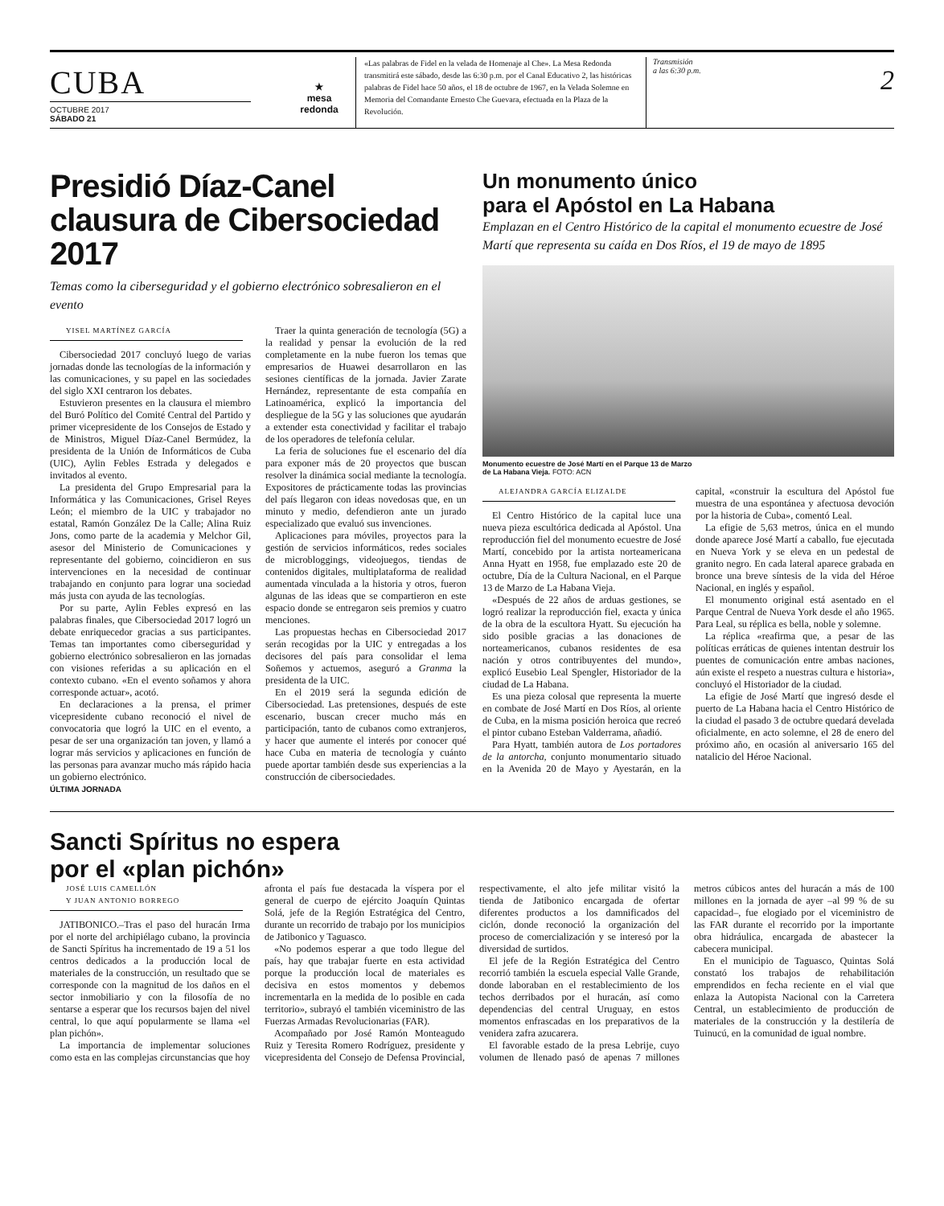CUBA
OCTUBRE 2017
SÁBADO 21
★
mesa
redonda
«Las palabras de Fidel en la velada de Homenaje al Che». La Mesa Redonda transmitirá este sábado, desde las 6:30 p.m. por el Canal Educativo 2, las históricas palabras de Fidel hace 50 años, el 18 de octubre de 1967, en la Velada Solemne en Memoria del Comandante Ernesto Che Guevara, efectuada en la Plaza de la Revolución.
Transmisión
a las 6:30 p.m.
2
Presidió Díaz-Canel clausura de Cibersociedad 2017
Temas como la ciberseguridad y el gobierno electrónico sobresalieron en el evento
YISEL MARTÍNEZ GARCÍA
Cibersociedad 2017 concluyó luego de varias jornadas donde las tecnologías de la información y las comunicaciones, y su papel en las sociedades del siglo XXI centraron los debates.
Estuvieron presentes en la clausura el miembro del Buró Político del Comité Central del Partido y primer vicepresidente de los Consejos de Estado y de Ministros, Miguel Díaz-Canel Bermúdez, la presidenta de la Unión de Informáticos de Cuba (UIC), Aylin Febles Estrada y delegados e invitados al evento.
La presidenta del Grupo Empresarial para la Informática y las Comunicaciones, Grisel Reyes León; el miembro de la UIC y trabajador no estatal, Ramón González De la Calle; Alina Ruiz Jons, como parte de la academia y Melchor Gil, asesor del Ministerio de Comunicaciones y representante del gobierno, coincidieron en sus intervenciones en la necesidad de continuar trabajando en conjunto para lograr una sociedad más justa con ayuda de las tecnologías.
Por su parte, Aylin Febles expresó en las palabras finales, que Cibersociedad 2017 logró un debate enriquecedor gracias a sus participantes. Temas tan importantes como ciberseguridad y gobierno electrónico sobresalieron en las jornadas con visiones referidas a su aplicación en el contexto cubano. «En el evento soñamos y ahora corresponde actuar», acotó.
En declaraciones a la prensa, el primer vicepresidente cubano reconoció el nivel de convocatoria que logró la UIC en el evento, a pesar de ser una organización tan joven, y llamó a lograr más servicios y aplicaciones en función de las personas para avanzar mucho más rápido hacia un gobierno electrónico.
ÚLTIMA JORNADA
Traer la quinta generación de tecnología (5G) a la realidad y pensar la evolución de la red completamente en la nube fueron los temas que empresarios de Huawei desarrollaron en las sesiones científicas de la jornada. Javier Zarate Hernández, representante de esta compañía en Latinoamérica, explicó la importancia del despliegue de la 5G y las soluciones que ayudarán a extender esta conectividad y facilitar el trabajo de los operadores de telefonía celular.
La feria de soluciones fue el escenario del día para exponer más de 20 proyectos que buscan resolver la dinámica social mediante la tecnología. Expositores de prácticamente todas las provincias del país llegaron con ideas novedosas que, en un minuto y medio, defendieron ante un jurado especializado que evaluó sus invenciones.
Aplicaciones para móviles, proyectos para la gestión de servicios informáticos, redes sociales de microbloggings, videojuegos, tiendas de contenidos digitales, multiplataforma de realidad aumentada vinculada a la historia y otros, fueron algunas de las ideas que se compartieron en este espacio donde se entregaron seis premios y cuatro menciones.
Las propuestas hechas en Cibersociedad 2017 serán recogidas por la UIC y entregadas a los decisores del país para consolidar el lema Soñemos y actuemos, aseguró a Granma la presidenta de la UIC.
En el 2019 será la segunda edición de Cibersociedad. Las pretensiones, después de este escenario, buscan crecer mucho más en participación, tanto de cubanos como extranjeros, y hacer que aumente el interés por conocer qué hace Cuba en materia de tecnología y cuánto puede aportar también desde sus experiencias a la construcción de cibersociedades.
Un monumento único
para el Apóstol en La Habana
Emplazan en el Centro Histórico de la capital el monumento ecuestre de José Martí que representa su caída en Dos Ríos, el 19 de mayo de 1895
Monumento ecuestre de José Martí en el Parque 13 de Marzo
de La Habana Vieja. FOTO: ACN
ALEJANDRA GARCÍA ELIZALDE
El Centro Histórico de la capital luce una nueva pieza escultórica dedicada al Apóstol. Una reproducción fiel del monumento ecuestre de José Martí, concebido por la artista norteamericana Anna Hyatt en 1958, fue emplazado este 20 de octubre, Día de la Cultura Nacional, en el Parque 13 de Marzo de La Habana Vieja.
«Después de 22 años de arduas gestiones, se logró realizar la reproducción fiel, exacta y única de la obra de la escultora Hyatt. Su ejecución ha sido posible gracias a las donaciones de norteamericanos, cubanos residentes de esa nación y otros contribuyentes del mundo», explicó Eusebio Leal Spengler, Historiador de la ciudad de La Habana.
Es una pieza colosal que representa la muerte en combate de José Martí en Dos Ríos, al oriente de Cuba, en la misma posición heroica que recreó el pintor cubano Esteban Valderrama, añadió.
Para Hyatt, también autora de Los portadores de la antorcha, conjunto monumentario situado en la Avenida 20 de Mayo y Ayestarán, en la capital, «construir la escultura del Apóstol fue muestra de una espontánea y afectuosa devoción por la historia de Cuba», comentó Leal.
La efigie de 5,63 metros, única en el mundo donde aparece José Martí a caballo, fue ejecutada en Nueva York y se eleva en un pedestal de granito negro. En cada lateral aparece grabada en bronce una breve síntesis de la vida del Héroe Nacional, en inglés y español.
El monumento original está asentado en el Parque Central de Nueva York desde el año 1965. Para Leal, su réplica es bella, noble y solemne.
La réplica «reafirma que, a pesar de las políticas erráticas de quienes intentan destruir los puentes de comunicación entre ambas naciones, aún existe el respeto a nuestras cultura e historia», concluyó el Historiador de la ciudad.
La efigie de José Martí que ingresó desde el puerto de La Habana hacia el Centro Histórico de la ciudad el pasado 3 de octubre quedará develada oficialmente, en acto solemne, el 28 de enero del próximo año, en ocasión al aniversario 165 del natalicio del Héroe Nacional.
Sancti Spíritus no espera
por el «plan pichón»
JOSÉ LUIS CAMELLÓN
Y JUAN ANTONIO BORREGO
JATIBONICO.–Tras el paso del huracán Irma por el norte del archipiélago cubano, la provincia de Sancti Spíritus ha incrementado de 19 a 51 los centros dedicados a la producción local de materiales de la construcción, un resultado que se corresponde con la magnitud de los daños en el sector inmobiliario y con la filosofía de no sentarse a esperar que los recursos bajen del nivel central, lo que aquí popularmente se llama «el plan pichón».
La importancia de implementar soluciones como esta en las complejas circunstancias que hoy afronta el país fue destacada la víspera por el general de cuerpo de ejército Joaquín Quintas Solá, jefe de la Región Estratégica del Centro, durante un recorrido de trabajo por los municipios de Jatibonico y Taguasco.
«No podemos esperar a que todo llegue del país, hay que trabajar fuerte en esta actividad porque la producción local de materiales es decisiva en estos momentos y debemos incrementarla en la medida de lo posible en cada territorio», subrayó el también viceministro de las Fuerzas Armadas Revolucionarias (FAR).
Acompañado por José Ramón Monteagudo Ruiz y Teresita Romero Rodríguez, presidente y vicepresidenta del Consejo de Defensa Provincial, respectivamente, el alto jefe militar visitó la tienda de Jatibonico encargada de ofertar diferentes productos a los damnificados del ciclón, donde reconoció la organización del proceso de comercialización y se interesó por la diversidad de surtidos.
El jefe de la Región Estratégica del Centro recorrió también la escuela especial Valle Grande, donde laboraban en el restablecimiento de los techos derribados por el huracán, así como dependencias del central Uruguay, en estos momentos enfrascadas en los preparativos de la venidera zafra azucarera.
El favorable estado de la presa Lebrije, cuyo volumen de llenado pasó de apenas 7 millones metros cúbicos antes del huracán a más de 100 millones en la jornada de ayer –al 99 % de su capacidad–, fue elogiado por el viceministro de las FAR durante el recorrido por la importante obra hidráulica, encargada de abastecer la cabecera municipal.
En el municipio de Taguasco, Quintas Solá constató los trabajos de rehabilitación emprendidos en fecha reciente en el vial que enlaza la Autopista Nacional con la Carretera Central, un establecimiento de producción de materiales de la construcción y la destilería de Tuinucú, en la comunidad de igual nombre.